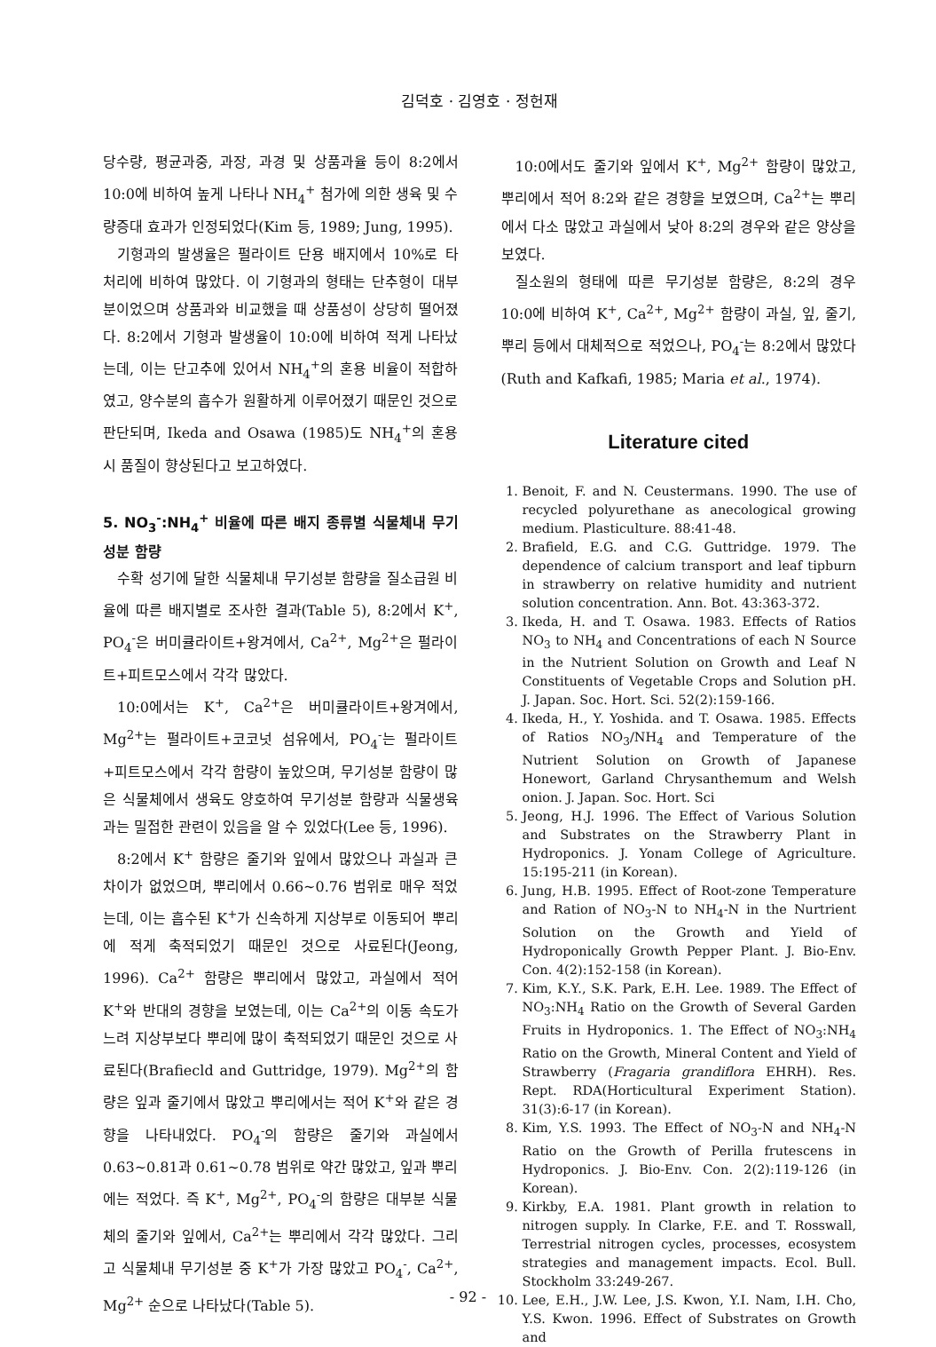김덕호 · 김영호 · 정헌재
당수량, 평균과중, 과장, 과경 및 상품과율 등이 8:2에서 10:0에 비하여 높게 나타나 NH<sub>4</sub><sup>+</sup> 첨가에 의한 생육 및 수량증대 효과가 인정되었다(Kim 등, 1989; Jung, 1995).
기형과의 발생율은 펄라이트 단용 배지에서 10%로 타 처리에 비하여 많았다. 이 기형과의 형태는 단추형이 대부분이었으며 상품과와 비교했을 때 상품성이 상당히 떨어졌다. 8:2에서 기형과 발생율이 10:0에 비하여 적게 나타났는데, 이는 단고추에 있어서 NH<sub>4</sub><sup>+</sup>의 혼용 비율이 적합하였고, 양수분의 흡수가 원활하게 이루어졌기 때문인 것으로 판단되며, Ikeda and Osawa (1985)도 NH<sub>4</sub><sup>+</sup>의 혼용시 품질이 향상된다고 보고하였다.
5. NO<sub>3</sub><sup>-</sup>:NH<sub>4</sub><sup>+</sup> 비율에 따른 배지 종류별 식물체내 무기성분 함량
수확 성기에 달한 식물체내 무기성분 함량을 질소급원 비율에 따른 배지별로 조사한 결과(Table 5), 8:2에서 K<sup>+</sup>, PO<sub>4</sub><sup>-</sup>은 버미큘라이트+왕겨에서, Ca<sup>2+</sup>, Mg<sup>2+</sup>은 펄라이트+피트모스에서 각각 많았다.
10:0에서는 K<sup>+</sup>, Ca<sup>2+</sup>은 버미큘라이트+왕겨에서, Mg<sup>2+</sup>는 펄라이트+코코넛 섬유에서, PO<sub>4</sub><sup>-</sup>는 펄라이트+피트모스에서 각각 함량이 높았으며, 무기성분 함량이 많은 식물체에서 생육도 양호하여 무기성분 함량과 식물생육과는 밀접한 관련이 있음을 알 수 있었다(Lee 등, 1996).
8:2에서 K<sup>+</sup> 함량은 줄기와 잎에서 많았으나 과실과 큰 차이가 없었으며, 뿌리에서 0.66~0.76 범위로 매우 적었는데, 이는 흡수된 K<sup>+</sup>가 신속하게 지상부로 이동되어 뿌리에 적게 축적되었기 때문인 것으로 사료된다(Jeong, 1996). Ca<sup>2+</sup> 함량은 뿌리에서 많았고, 과실에서 적어 K<sup>+</sup>와 반대의 경향을 보였는데, 이는 Ca<sup>2+</sup>의 이동 속도가 느려 지상부보다 뿌리에 많이 축적되었기 때문인 것으로 사료된다(Brafiecld and Guttridge, 1979). Mg<sup>2+</sup>의 함량은 잎과 줄기에서 많았고 뿌리에서는 적어 K<sup>+</sup>와 같은 경향을 나타내었다. PO<sub>4</sub><sup>-</sup>의 함량은 줄기와 과실에서 0.63~0.81과 0.61~0.78 범위로 약간 많았고, 잎과 뿌리에는 적었다. 즉 K<sup>+</sup>, Mg<sup>2+</sup>, PO<sub>4</sub><sup>-</sup>의 함량은 대부분 식물체의 줄기와 잎에서, Ca<sup>2+</sup>는 뿌리에서 각각 많았다. 그리고 식물체내 무기성분 중 K<sup>+</sup>가 가장 많았고 PO<sub>4</sub><sup>-</sup>, Ca<sup>2+</sup>, Mg<sup>2+</sup> 순으로 나타났다(Table 5).
10:0에서도 줄기와 잎에서 K<sup>+</sup>, Mg<sup>2+</sup> 함량이 많았고, 뿌리에서 적어 8:2와 같은 경향을 보였으며, Ca<sup>2+</sup>는 뿌리에서 다소 많았고 과실에서 낮아 8:2의 경우와 같은 양상을 보였다.
질소원의 형태에 따른 무기성분 함량은, 8:2의 경우 10:0에 비하여 K<sup>+</sup>, Ca<sup>2+</sup>, Mg<sup>2+</sup> 함량이 과실, 잎, 줄기, 뿌리 등에서 대체적으로 적었으나, PO<sub>4</sub><sup>-</sup>는 8:2에서 많았다(Ruth and Kafkafi, 1985; Maria et al., 1974).
Literature cited
1. Benoit, F. and N. Ceustermans. 1990. The use of recycled polyurethane as anecological growing medium. Plasticulture. 88:41-48.
2. Brafield, E.G. and C.G. Guttridge. 1979. The dependence of calcium transport and leaf tipburn in strawberry on relative humidity and nutrient solution concentration. Ann. Bot. 43:363-372.
3. Ikeda, H. and T. Osawa. 1983. Effects of Ratios NO<sub>3</sub> to NH<sub>4</sub> and Concentrations of each N Source in the Nutrient Solution on Growth and Leaf N Constituents of Vegetable Crops and Solution pH. J. Japan. Soc. Hort. Sci. 52(2):159-166.
4. Ikeda, H., Y. Yoshida. and T. Osawa. 1985. Effects of Ratios NO<sub>3</sub>/NH<sub>4</sub> and Temperature of the Nutrient Solution on Growth of Japanese Honewort, Garland Chrysanthemum and Welsh onion. J. Japan. Soc. Hort. Sci
5. Jeong, H.J. 1996. The Effect of Various Solution and Substrates on the Strawberry Plant in Hydroponics. J. Yonam College of Agriculture. 15:195-211 (in Korean).
6. Jung, H.B. 1995. Effect of Root-zone Temperature and Ration of NO<sub>3</sub>-N to NH<sub>4</sub>-N in the Nurtrient Solution on the Growth and Yield of Hydroponically Growth Pepper Plant. J. Bio-Env. Con. 4(2):152-158 (in Korean).
7. Kim, K.Y., S.K. Park, E.H. Lee. 1989. The Effect of NO<sub>3</sub>:NH<sub>4</sub> Ratio on the Growth of Several Garden Fruits in Hydroponics. 1. The Effect of NO<sub>3</sub>:NH<sub>4</sub> Ratio on the Growth, Mineral Content and Yield of Strawberry (Fragaria grandiflora EHRH). Res. Rept. RDA(Horticultural Experiment Station). 31(3):6-17 (in Korean).
8. Kim, Y.S. 1993. The Effect of NO<sub>3</sub>-N and NH<sub>4</sub>-N Ratio on the Growth of Perilla frutescens in Hydroponics. J. Bio-Env. Con. 2(2):119-126 (in Korean).
9. Kirkby, E.A. 1981. Plant growth in relation to nitrogen supply. In Clarke, F.E. and T. Rosswall, Terrestrial nitrogen cycles, processes, ecosystem strategies and management impacts. Ecol. Bull. Stockholm 33:249-267.
10. Lee, E.H., J.W. Lee, J.S. Kwon, Y.I. Nam, I.H. Cho, Y.S. Kwon. 1996. Effect of Substrates on Growth and
- 92 -